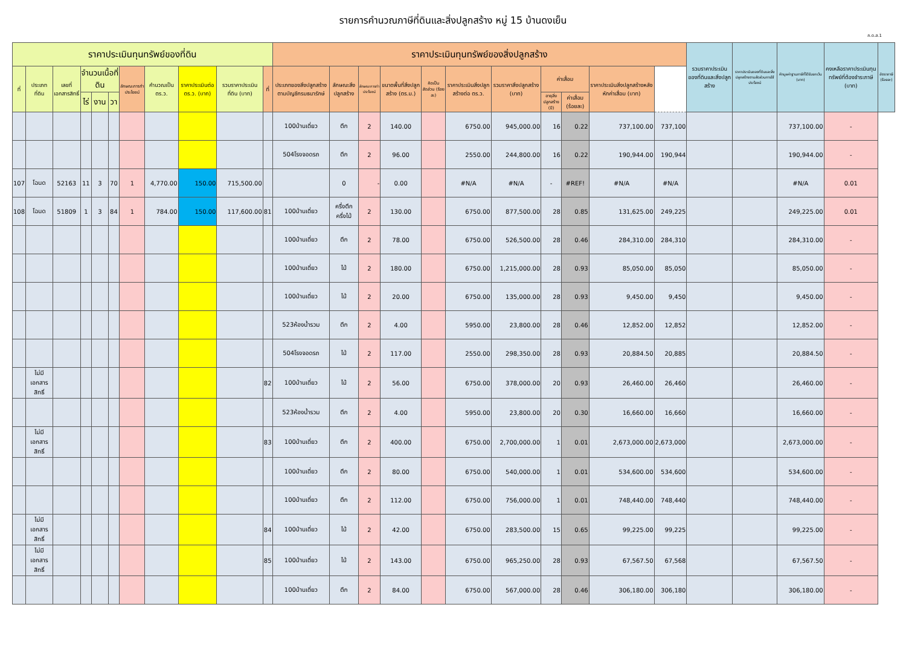รายการคำนวณภาษีที่ดินและสิ่งปลูกสร้าง หมู่ 15 บ้านดงเย็น
ภ.ด.ส.1
| ราคาประเมินทุนทรัพย์ของที่ดิน | | | | | | | | | | | ราคาประเมินทุนทรัพย์ของสิ่งปลูกสร้าง | | | | | | | | | | | รวมราคาประเมินของที่ดินและสิ่งปลูกสร้าง | ราคาประเมินของที่ดินและสิ่งปลูกสร้างตามสัดส่วนการใช้ประโยชน์ | หักมูลค่าฐานภาษีที่ได้รับยกเว้น (บาท) | คงเหลือราคาประเมินทุนทรัพย์ที่ต้องชำระภาษี (บาท) | อัตราภาษี (ร้อยละ) |
| --- | --- | --- | --- | --- | --- | --- | --- | --- | --- | --- | --- | --- | --- | --- | --- | --- | --- | --- | --- | --- | --- | --- | --- | --- | --- | --- |
| ที่ | ประเภทที่ดิน | เลขที่เอกสารสิทธิ์ | จำนวนเนื้อที่ดิน | | | ลักษณะการทำประโยชน์ | คำนวณเป็น ตร.ว. | ราคาประเมินต่อ ตร.ว. (บาท) | รวมราคาประเมินที่ดิน (บาท) | ที่ | ประเภทของสิ่งปลูกสร้างตามบัญชีกรมธนารักษ์ | ลักษณะสิ่งปลูกสร้าง | ลักษณะการทำประโยชน์ | ขนาดพื้นที่สิ่งปลูกสร้าง (ตร.ม.) | คิดเป็นสัดส่วน (ร้อยละ) | ราคาประเมินสิ่งปลูกสร้างต่อ ตร.ว. | รวมราคาสิ่งปลูกสร้าง (บาท) | ค่าเสื่อม | | ราคาประเมินสิ่งปลูกสร้างหลังหักค่าเสื่อม (บาท) | | | | | | |
| | | | ไร่ | งาน | วา | | | | | | | | | | | | | อายุสิ่งปลูกสร้าง (ปี) | ค่าเสื่อม (ร้อยละ) | | | | | | | |
| | | | | | | | | | | | 100บ้านเดี่ยว | ตึก | 2 | 140.00 | | 6750.00 | 945,000.00 | 16 | 0.22 | 737,100.00 | 737,100 | | | 737,100.00 | - | |
| | | | | | | | | | | | 504โรงจอดรถ | ตึก | 2 | 96.00 | | 2550.00 | 244,800.00 | 16 | 0.22 | 190,944.00 | 190,944 | | | 190,944.00 | - | |
| 107 | โฉนด | 52163 | 11 | 3 | 70 | 1 | 4,770.00 | 150.00 | 715,500.00 | | | 0 | - | 0.00 | | #N/A | #N/A | - | #REF! | #N/A | #N/A | | | #N/A | 0.01 | |
| 108 | โฉนด | 51809 | 1 | 3 | 84 | 1 | 784.00 | 150.00 | 117,600.00 | 81 | 100บ้านเดี่ยว | ครึ่งตึก ครึ่งไม้ | 2 | 130.00 | | 6750.00 | 877,500.00 | 28 | 0.85 | 131,625.00 | 249,225 | | | 249,225.00 | 0.01 | |
| | | | | | | | | | | | 100บ้านเดี่ยว | ตึก | 2 | 78.00 | | 6750.00 | 526,500.00 | 28 | 0.46 | 284,310.00 | 284,310 | | | 284,310.00 | - | |
| | | | | | | | | | | | 100บ้านเดี่ยว | ไม้ | 2 | 180.00 | | 6750.00 | 1,215,000.00 | 28 | 0.93 | 85,050.00 | 85,050 | | | 85,050.00 | - | |
| | | | | | | | | | | | 100บ้านเดี่ยว | ไม้ | 2 | 20.00 | | 6750.00 | 135,000.00 | 28 | 0.93 | 9,450.00 | 9,450 | | | 9,450.00 | - | |
| | | | | | | | | | | | 523ห้องน้ำรวม | ตึก | 2 | 4.00 | | 5950.00 | 23,800.00 | 28 | 0.46 | 12,852.00 | 12,852 | | | 12,852.00 | - | |
| | | | | | | | | | | | 504โรงจอดรถ | ไม้ | 2 | 117.00 | | 2550.00 | 298,350.00 | 28 | 0.93 | 20,884.50 | 20,885 | | | 20,884.50 | - | |
| | ไม่มีเอกสารสิทธิ์ | | | | | | | | | 82 | 100บ้านเดี่ยว | ไม้ | 2 | 56.00 | | 6750.00 | 378,000.00 | 20 | 0.93 | 26,460.00 | 26,460 | | | 26,460.00 | - | |
| | | | | | | | | | | | 523ห้องน้ำรวม | ตึก | 2 | 4.00 | | 5950.00 | 23,800.00 | 20 | 0.30 | 16,660.00 | 16,660 | | | 16,660.00 | - | |
| | ไม่มีเอกสารสิทธิ์ | | | | | | | | | 83 | 100บ้านเดี่ยว | ตึก | 2 | 400.00 | | 6750.00 | 2,700,000.00 | 1 | 0.01 | 2,673,000.00 | 2,673,000 | | | 2,673,000.00 | - | |
| | | | | | | | | | | | 100บ้านเดี่ยว | ตึก | 2 | 80.00 | | 6750.00 | 540,000.00 | 1 | 0.01 | 534,600.00 | 534,600 | | | 534,600.00 | - | |
| | | | | | | | | | | | 100บ้านเดี่ยว | ตึก | 2 | 112.00 | | 6750.00 | 756,000.00 | 1 | 0.01 | 748,440.00 | 748,440 | | | 748,440.00 | - | |
| | ไม่มีเอกสารสิทธิ์ | | | | | | | | | 84 | 100บ้านเดี่ยว | ไม้ | 2 | 42.00 | | 6750.00 | 283,500.00 | 15 | 0.65 | 99,225.00 | 99,225 | | | 99,225.00 | - | |
| | ไม่มีเอกสารสิทธิ์ | | | | | | | | | 85 | 100บ้านเดี่ยว | ไม้ | 2 | 143.00 | | 6750.00 | 965,250.00 | 28 | 0.93 | 67,567.50 | 67,568 | | | 67,567.50 | - | |
| | | | | | | | | | | | 100บ้านเดี่ยว | ตึก | 2 | 84.00 | | 6750.00 | 567,000.00 | 28 | 0.46 | 306,180.00 | 306,180 | | | 306,180.00 | - | |